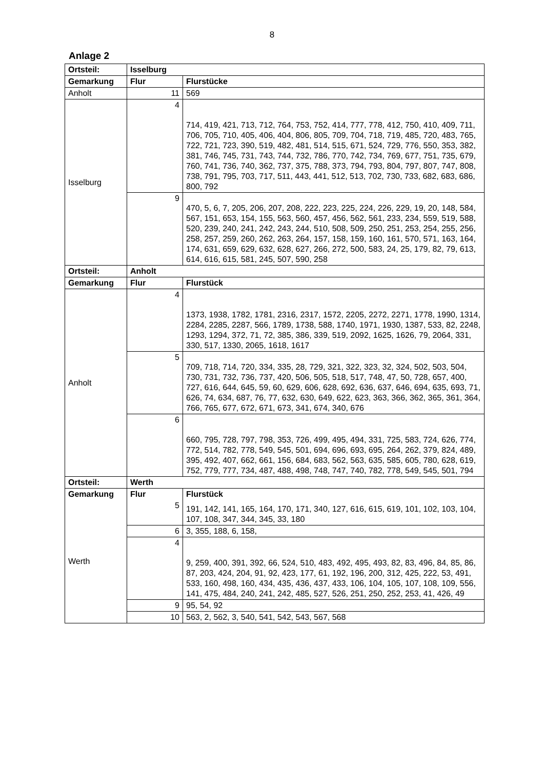8
Anlage 2
| Ortsteil: | Isselburg | |
| --- | --- | --- |
| Gemarkung | Flur | Flurstücke |
| Anholt | 11 | 569 |
| Isselburg | 4 | 714, 419, 421, 713, 712, 764, 753, 752, 414, 777, 778, 412, 750, 410, 409, 711, 706, 705, 710, 405, 406, 404, 806, 805, 709, 704, 718, 719, 485, 720, 483, 765, 722, 721, 723, 390, 519, 482, 481, 514, 515, 671, 524, 729, 776, 550, 353, 382, 381, 746, 745, 731, 743, 744, 732, 786, 770, 742, 734, 769, 677, 751, 735, 679, 760, 741, 736, 740, 362, 737, 375, 788, 373, 794, 793, 804, 797, 807, 747, 808, 738, 791, 795, 703, 717, 511, 443, 441, 512, 513, 702, 730, 733, 682, 683, 686, 800, 792 |
| | 9 | 470, 5, 6, 7, 205, 206, 207, 208, 222, 223, 225, 224, 226, 229, 19, 20, 148, 584, 567, 151, 653, 154, 155, 563, 560, 457, 456, 562, 561, 233, 234, 559, 519, 588, 520, 239, 240, 241, 242, 243, 244, 510, 508, 509, 250, 251, 253, 254, 255, 256, 258, 257, 259, 260, 262, 263, 264, 157, 158, 159, 160, 161, 570, 571, 163, 164, 174, 631, 659, 629, 632, 628, 627, 266, 272, 500, 583, 24, 25, 179, 82, 79, 613, 614, 616, 615, 581, 245, 507, 590, 258 |
| Ortsteil: | Anholt | |
| Gemarkung | Flur | Flurstück |
| Anholt | 4 | 1373, 1938, 1782, 1781, 2316, 2317, 1572, 2205, 2272, 2271, 1778, 1990, 1314, 2284, 2285, 2287, 566, 1789, 1738, 588, 1740, 1971, 1930, 1387, 533, 82, 2248, 1293, 1294, 372, 71, 72, 385, 386, 339, 519, 2092, 1625, 1626, 79, 2064, 331, 330, 517, 1330, 2065, 1618, 1617 |
| | 5 | 709, 718, 714, 720, 334, 335, 28, 729, 321, 322, 323, 32, 324, 502, 503, 504, 730, 731, 732, 736, 737, 420, 506, 505, 518, 517, 748, 47, 50, 728, 657, 400, 727, 616, 644, 645, 59, 60, 629, 606, 628, 692, 636, 637, 646, 694, 635, 693, 71, 626, 74, 634, 687, 76, 77, 632, 630, 649, 622, 623, 363, 366, 362, 365, 361, 364, 766, 765, 677, 672, 671, 673, 341, 674, 340, 676 |
| | 6 | 660, 795, 728, 797, 798, 353, 726, 499, 495, 494, 331, 725, 583, 724, 626, 774, 772, 514, 782, 778, 549, 545, 501, 694, 696, 693, 695, 264, 262, 379, 824, 489, 395, 492, 407, 662, 661, 156, 684, 683, 562, 563, 635, 585, 605, 780, 628, 619, 752, 779, 777, 734, 487, 488, 498, 748, 747, 740, 782, 778, 549, 545, 501, 794 |
| Ortsteil: | Werth | |
| Gemarkung | Flur | Flurstück |
| Werth | 5 | 191, 142, 141, 165, 164, 170, 171, 340, 127, 616, 615, 619, 101, 102, 103, 104, 107, 108, 347, 344, 345, 33, 180 |
| | 6 | 3, 355, 188, 6, 158, |
| | 4 | 9, 259, 400, 391, 392, 66, 524, 510, 483, 492, 495, 493, 82, 83, 496, 84, 85, 86, 87, 203, 424, 204, 91, 92, 423, 177, 61, 192, 196, 200, 312, 425, 222, 53, 491, 533, 160, 498, 160, 434, 435, 436, 437, 433, 106, 104, 105, 107, 108, 109, 556, 141, 475, 484, 240, 241, 242, 485, 527, 526, 251, 250, 252, 253, 41, 426, 49 |
| | 9 | 95, 54, 92 |
| | 10 | 563, 2, 562, 3, 540, 541, 542, 543, 567, 568 |